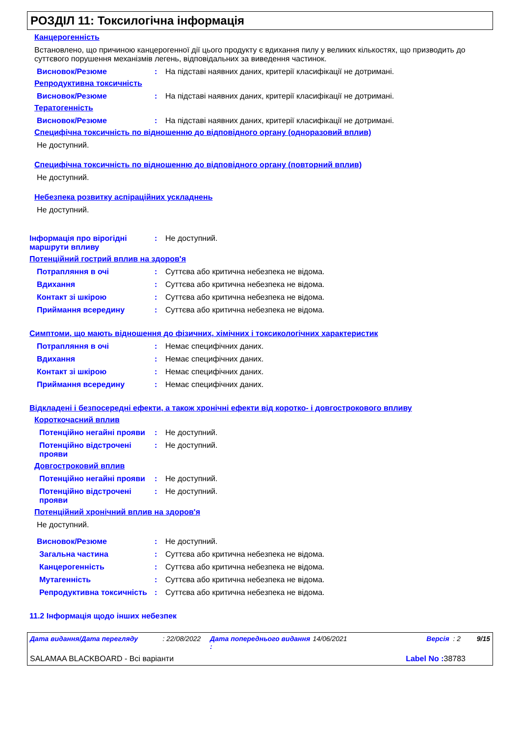РОЗДІЛ 11: Токсилогічна інформація
Канцерогенність
Встановлено, що причиною канцерогенної дії цього продукту є вдихання пилу у великих кількостях, що призводить до суттєвого порушення механізмів легень, відповідальних за виведення частинок.
Висновок/Резюме : На підставі наявних даних, критерії класифікації не дотримані.
Репродуктивна токсичність
Висновок/Резюме : На підставі наявних даних, критерії класифікації не дотримані.
Тератогенність
Висновок/Резюме : На підставі наявних даних, критерії класифікації не дотримані.
Специфічна токсичність по відношенню до відповідного органу (одноразовий вплив)
Не доступний.
Специфічна токсичність по відношенню до відповідного органу (повторний вплив)
Не доступний.
Небезпека розвитку аспіраційних ускладнень
Не доступний.
Інформація про вірогідні маршрути впливу
: Не доступний.
Потенційний гострий вплив на здоров'я
Потрапляння в очі : Суттєва або критична небезпека не відома.
Вдихання : Суттєва або критична небезпека не відома.
Контакт зі шкірою : Суттєва або критична небезпека не відома.
Приймання всередину : Суттєва або критична небезпека не відома.
Симптоми, що мають відношення до фізичних, хімічних і токсикологічних характеристик
Потрапляння в очі : Немає специфічних даних.
Вдихання : Немає специфічних даних.
Контакт зі шкірою : Немає специфічних даних.
Приймання всередину : Немає специфічних даних.
Відкладені і безпосередні ефекти, а також хронічні ефекти від коротко- і довгострокового впливу
Короткочасний вплив
Потенційно негайні прояви
: Не доступний.
Потенційно відстрочені прояви
: Не доступний.
Довгостроковий вплив
Потенційно негайні прояви
: Не доступний.
Потенційно відстрочені прояви
: Не доступний.
Потенційний хронічний вплив на здоров'я
Не доступний.
Висновок/Резюме : Не доступний.
Загальна частина : Суттєва або критична небезпека не відома.
Канцерогенність : Суттєва або критична небезпека не відома.
Мутагенність : Суттєва або критична небезпека не відома.
Репродуктивна токсичність
: Суттєва або критична небезпека не відома.
11.2 Інформація щодо інших небезпек
Дата видання/Дата перегляду: 22/08/2022 Дата попереднього видання : 14/06/2021 Версія : 2 9/15
SALAMAA BLACKBOARD - Всі варіанти Label No : 38783